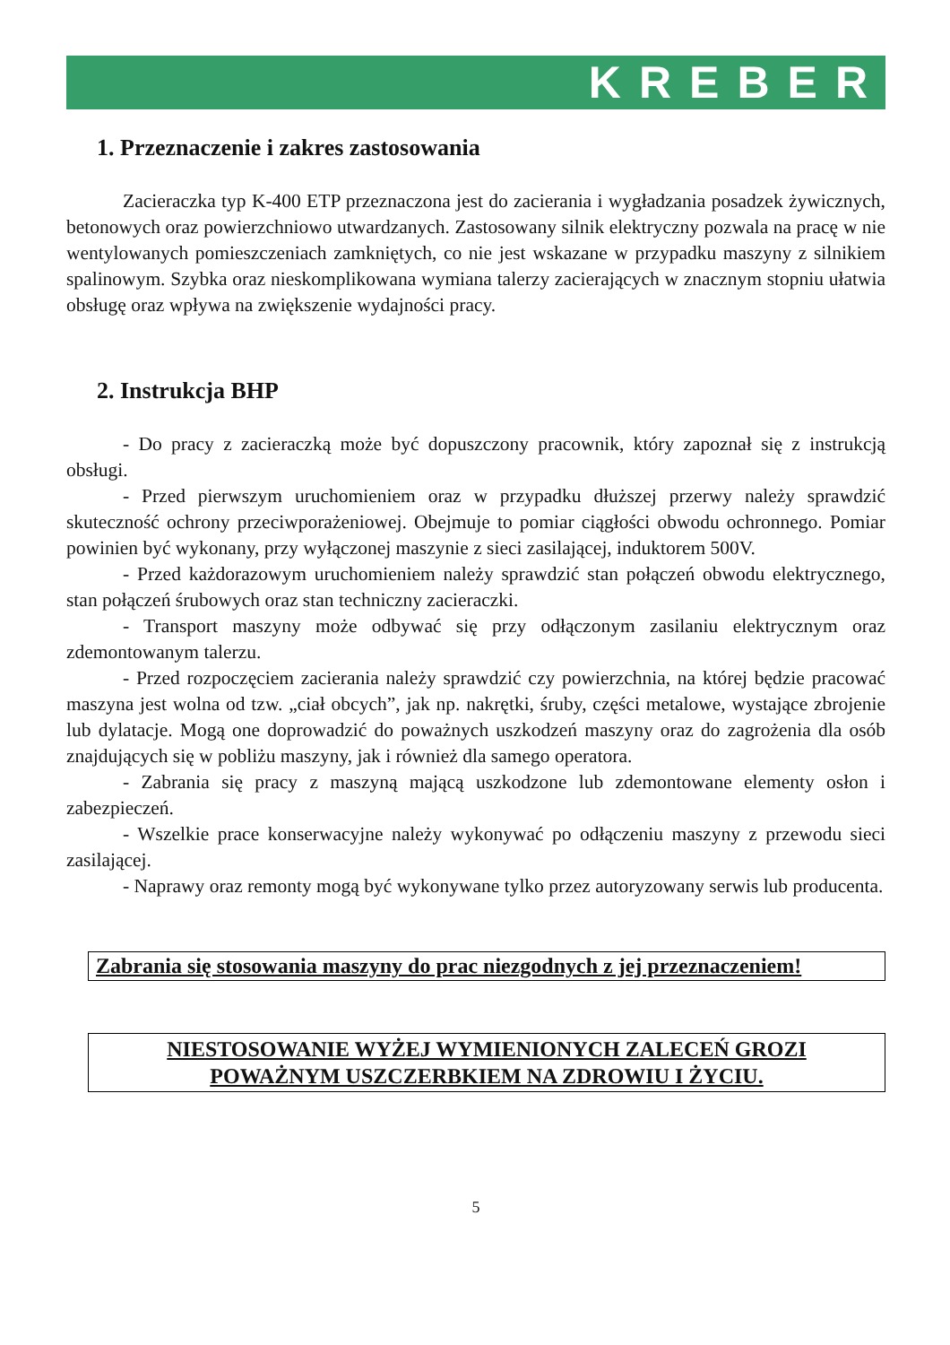KREBER
1. Przeznaczenie i zakres zastosowania
Zacieraczka typ K-400 ETP przeznaczona jest do zacierania i wygładzania posadzek żywicznych, betonowych oraz powierzchniowo utwardzanych. Zastosowany silnik elektryczny pozwala na pracę w nie wentylowanych pomieszczeniach zamkniętych, co nie jest wskazane w przypadku maszyny z silnikiem spalinowym. Szybka oraz nieskomplikowana wymiana talerzy zacierających w znacznym stopniu ułatwia obsługę oraz wpływa na zwiększenie wydajności pracy.
2. Instrukcja BHP
- Do pracy z zacieraczką może być dopuszczony pracownik, który zapoznał się z instrukcją obsługi.
- Przed pierwszym uruchomieniem oraz w przypadku dłuższej przerwy należy sprawdzić skuteczność ochrony przeciwporażeniowej. Obejmuje to pomiar ciągłości obwodu ochronnego. Pomiar powinien być wykonany, przy wyłączonej maszynie z sieci zasilającej, induktorem 500V.
- Przed każdorazowym uruchomieniem należy sprawdzić stan połączeń obwodu elektrycznego, stan połączeń śrubowych oraz stan techniczny zacieraczki.
- Transport maszyny może odbywać się przy odłączonym zasilaniu elektrycznym oraz zdemontowanym talerzu.
- Przed rozpoczęciem zacierania należy sprawdzić czy powierzchnia, na której będzie pracować maszyna jest wolna od tzw. „ciał obcych”, jak np. nakrętki, śruby, części metalowe, wystające zbrojenie lub dylatacje. Mogą one doprowadzić do poważnych uszkodzeń maszyny oraz do zagrożenia dla osób znajdujących się w pobliżu maszyny, jak i również dla samego operatora.
- Zabrania się pracy z maszyną mającą uszkodzone lub zdemontowane elementy osłon i zabezpieczeń.
- Wszelkie prace konserwacyjne należy wykonywać po odłączeniu maszyny z przewodu sieci zasilającej.
- Naprawy oraz remonty mogą być wykonywane tylko przez autoryzowany serwis lub producenta.
Zabrania się stosowania maszyny do prac niezgodnych z jej przeznaczeniem!
NIESTOSOWANIE WYŻEJ WYMIENIONYCH ZALECEŃ GROZI
POWAŻNYM USZCZERBKIEM NA ZDROWIU I ŻYCIU.
5